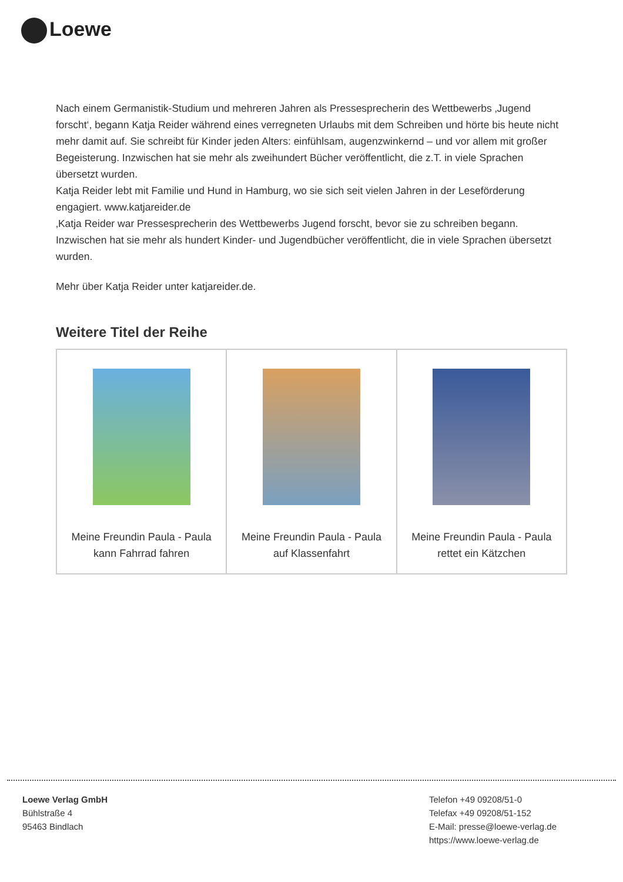Loewe
Nach einem Germanistik-Studium und mehreren Jahren als Pressesprecherin des Wettbewerbs ‚Jugend forscht‘, begann Katja Reider während eines verregneten Urlaubs mit dem Schreiben und hörte bis heute nicht mehr damit auf. Sie schreibt für Kinder jeden Alters: einfühlsam, augenzwinkernd – und vor allem mit großer Begeisterung. Inzwischen hat sie mehr als zweihundert Bücher veröffentlicht, die z.T. in viele Sprachen übersetzt wurden.
Katja Reider lebt mit Familie und Hund in Hamburg, wo sie sich seit vielen Jahren in der Leseförderung engagiert. www.katjareider.de
‚Katja Reider war Pressesprecherin des Wettbewerbs Jugend forscht, bevor sie zu schreiben begann. Inzwischen hat sie mehr als hundert Kinder- und Jugendbücher veröffentlicht, die in viele Sprachen übersetzt wurden.
Mehr über Katja Reider unter katjareider.de.
Weitere Titel der Reihe
| Meine Freundin Paula - Paula kann Fahrrad fahren | Meine Freundin Paula - Paula auf Klassenfahrt | Meine Freundin Paula - Paula rettet ein Kätzchen |
Loewe Verlag GmbH
Bühlstraße 4
95463 Bindlach
Telefon +49 09208/51-0
Telefax +49 09208/51-152
E-Mail: presse@loewe-verlag.de
https://www.loewe-verlag.de